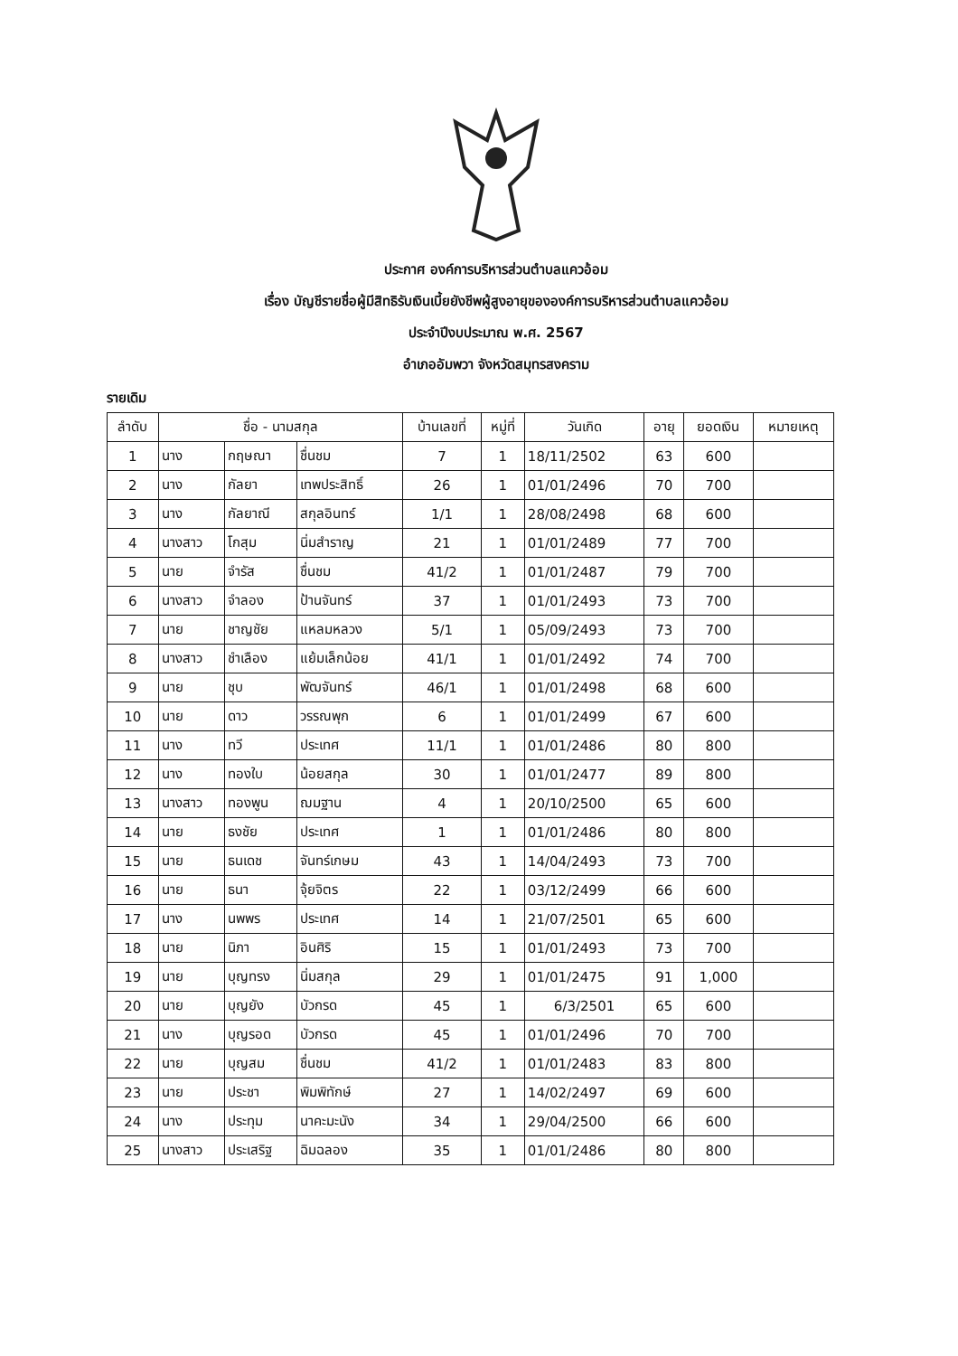ประกาศ องค์การบริหารส่วนตำบลแควอ้อม
เรื่อง บัญชีรายชื่อผู้มีสิทธิรับเงินเบี้ยยังชีพผู้สูงอายุขององค์การบริหารส่วนตำบลแควอ้อม
ประจำปีงบประมาณ พ.ศ. 2567
อำเภออัมพวา จังหวัดสมุทรสงคราม
รายเดิม
| ลำดับ | ชื่อ - นามสกุล | | | บ้านเลขที่ | หมู่ที่ | วันเกิด | อายุ | ยอดเงิน | หมายเหตุ |
| --- | --- | --- | --- | --- | --- | --- | --- | --- | --- |
| 1 | นาง | กฤษณา | ชื่นชม | 7 | 1 | 18/11/2502 | 63 | 600 | |
| 2 | นาง | กัลยา | เทพประสิทธิ์ | 26 | 1 | 01/01/2496 | 70 | 700 | |
| 3 | นาง | กัลยาณี | สกุลอินทร์ | 1/1 | 1 | 28/08/2498 | 68 | 600 | |
| 4 | นางสาว | โกสุม | นิ่มสำราญ | 21 | 1 | 01/01/2489 | 77 | 700 | |
| 5 | นาย | จำรัส | ชื่นชม | 41/2 | 1 | 01/01/2487 | 79 | 700 | |
| 6 | นางสาว | จำลอง | ป้านจันทร์ | 37 | 1 | 01/01/2493 | 73 | 700 | |
| 7 | นาย | ชาญชัย | แหลมหลวง | 5/1 | 1 | 05/09/2493 | 73 | 700 | |
| 8 | นางสาว | ชำเลือง | แย้มเล็กน้อย | 41/1 | 1 | 01/01/2492 | 74 | 700 | |
| 9 | นาย | ชุบ | พัฒจันทร์ | 46/1 | 1 | 01/01/2498 | 68 | 600 | |
| 10 | นาย | ดาว | วรรณพุก | 6 | 1 | 01/01/2499 | 67 | 600 | |
| 11 | นาง | ทวี | ประเทศ | 11/1 | 1 | 01/01/2486 | 80 | 800 | |
| 12 | นาง | ทองใบ | น้อยสกุล | 30 | 1 | 01/01/2477 | 89 | 800 | |
| 13 | นางสาว | ทองพูน | ฌมฐาน | 4 | 1 | 20/10/2500 | 65 | 600 | |
| 14 | นาย | ธงชัย | ประเทศ | 1 | 1 | 01/01/2486 | 80 | 800 | |
| 15 | นาย | ธนเดช | จันทร์เกษม | 43 | 1 | 14/04/2493 | 73 | 700 | |
| 16 | นาย | ธนา | จุ้ยจิตร | 22 | 1 | 03/12/2499 | 66 | 600 | |
| 17 | นาง | นพพร | ประเทศ | 14 | 1 | 21/07/2501 | 65 | 600 | |
| 18 | นาย | นิภา | อินศิริ | 15 | 1 | 01/01/2493 | 73 | 700 | |
| 19 | นาย | บุญทรง | นิ่มสกุล | 29 | 1 | 01/01/2475 | 91 | 1,000 | |
| 20 | นาย | บุญยัง | บัวกรด | 45 | 1 | 6/3/2501 | 65 | 600 | |
| 21 | นาง | บุญรอด | บัวกรด | 45 | 1 | 01/01/2496 | 70 | 700 | |
| 22 | นาย | บุญสม | ชื่นชม | 41/2 | 1 | 01/01/2483 | 83 | 800 | |
| 23 | นาย | ประชา | พิมพิทักษ์ | 27 | 1 | 14/02/2497 | 69 | 600 | |
| 24 | นาง | ประทุม | นาคะมะนัง | 34 | 1 | 29/04/2500 | 66 | 600 | |
| 25 | นางสาว | ประเสริฐ | ฉิมฉลอง | 35 | 1 | 01/01/2486 | 80 | 800 | |